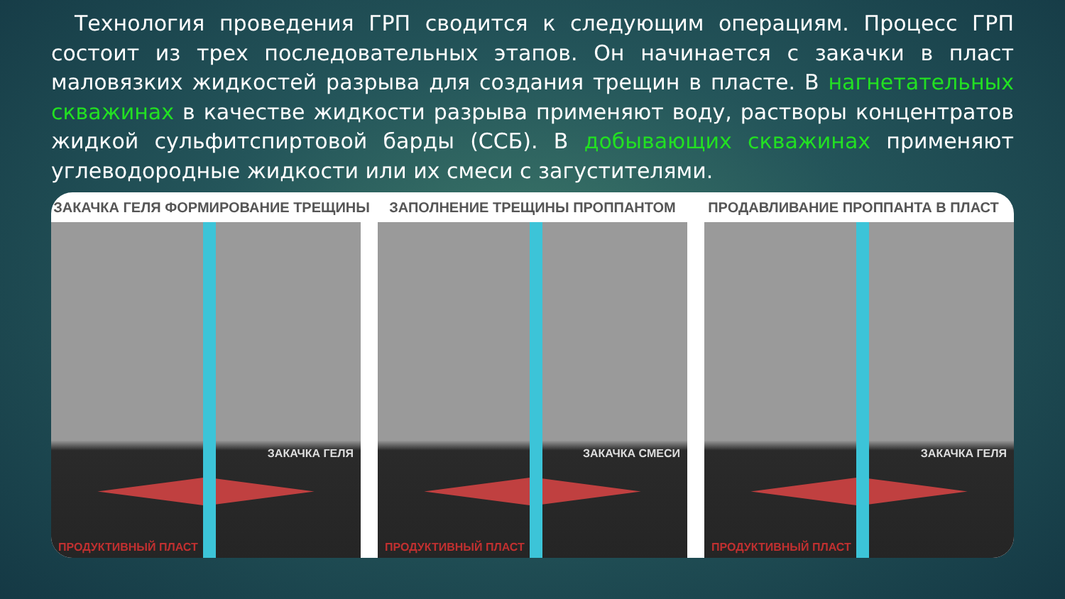Технология проведения ГРП сводится к следующим операциям. Процесс ГРП состоит из трех последовательных этапов. Он начинается с закачки в пласт маловязких жидкостей разрыва для создания трещин в пласте. В нагнетательных скважинах в качестве жидкости разрыва применяют воду, растворы концентратов жидкой сульфитспиртовой барды (ССБ). В добывающих скважинах применяют углеводородные жидкости или их смеси с загустителями.
ЗАКАЧКА ГЕЛЯ ФОРМИРОВАНИЕ ТРЕЩИНЫ
ЗАПОЛНЕНИЕ ТРЕЩИНЫ ПРОППАНТОМ ПРОДАВЛИВАНИЕ ПРОППАНТА В ПЛАСТ
ЗАКАЧКА ГЕЛЯ
ПРОДУКТИВНЫЙ ПЛАСТ
ЗАКАЧКА СМЕСИ
ПРОДУКТИВНЫЙ ПЛАСТ
ЗАКАЧКА ГЕЛЯ
ПРОДУКТИВНЫЙ ПЛАСТ